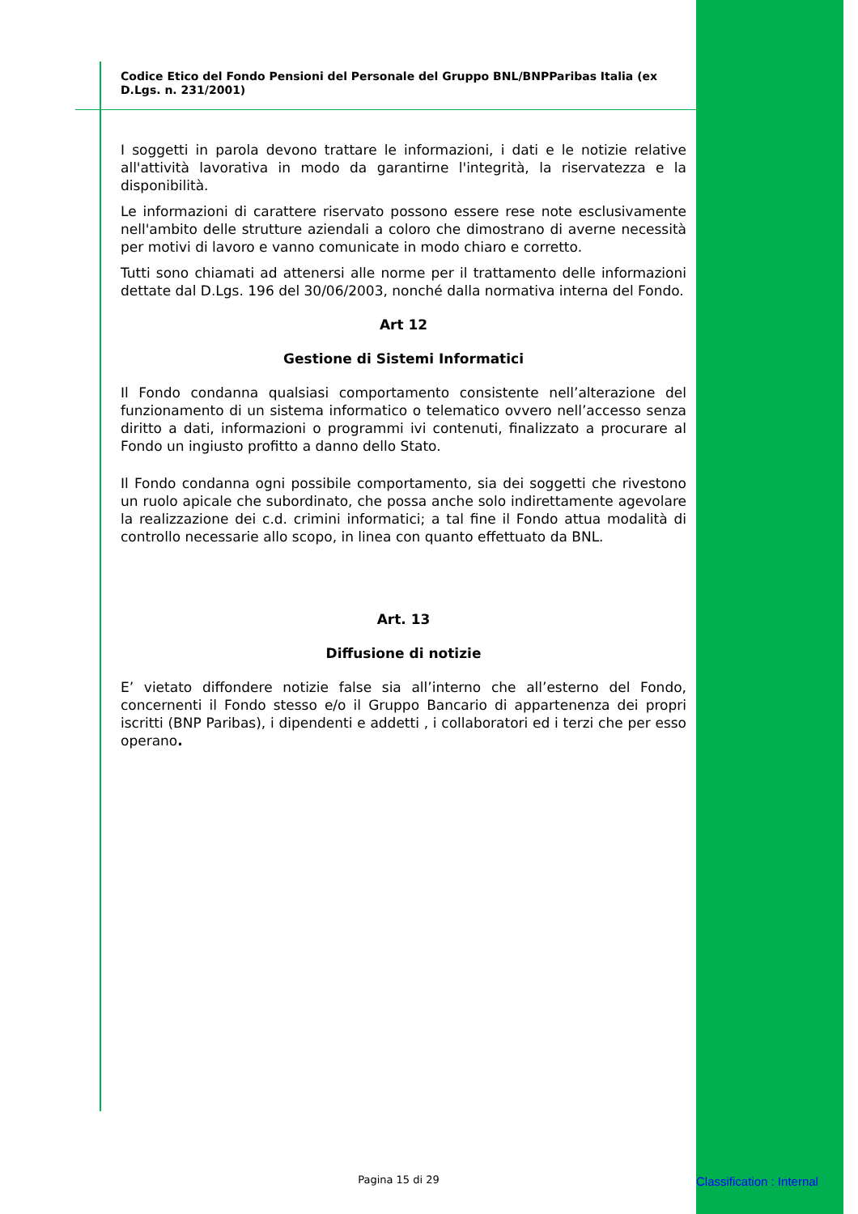Codice Etico del Fondo Pensioni del Personale del Gruppo BNL/BNPParibas Italia (ex D.Lgs. n. 231/2001)
I soggetti in parola devono trattare le informazioni, i dati e le notizie relative all'attività lavorativa in modo da garantirne l'integrità, la riservatezza e la disponibilità.
Le informazioni di carattere riservato possono essere rese note esclusivamente nell'ambito delle strutture aziendali a coloro che dimostrano di averne necessità per motivi di lavoro e vanno comunicate in modo chiaro e corretto.
Tutti sono chiamati ad attenersi alle norme per il trattamento delle informazioni dettate dal D.Lgs. 196 del 30/06/2003, nonché dalla normativa interna del Fondo.
Art 12
Gestione di Sistemi Informatici
Il Fondo condanna qualsiasi comportamento consistente nell’alterazione del funzionamento di un sistema informatico o telematico ovvero nell’accesso senza diritto a dati, informazioni o programmi ivi contenuti, finalizzato a procurare al Fondo un ingiusto profitto a danno dello Stato.
Il Fondo condanna ogni possibile comportamento, sia dei soggetti che rivestono un ruolo apicale che subordinato, che possa anche solo indirettamente agevolare la realizzazione dei c.d. crimini informatici; a tal fine il Fondo attua modalità di controllo necessarie allo scopo, in linea con quanto effettuato da BNL.
Art. 13
Diffusione di notizie
E’ vietato diffondere notizie false sia all’interno che all’esterno del Fondo, concernenti il Fondo stesso e/o il Gruppo Bancario di appartenenza dei propri iscritti (BNP Paribas), i dipendenti e addetti , i collaboratori ed i terzi che per esso operano.
Pagina 15 di 29 Classification : Internal